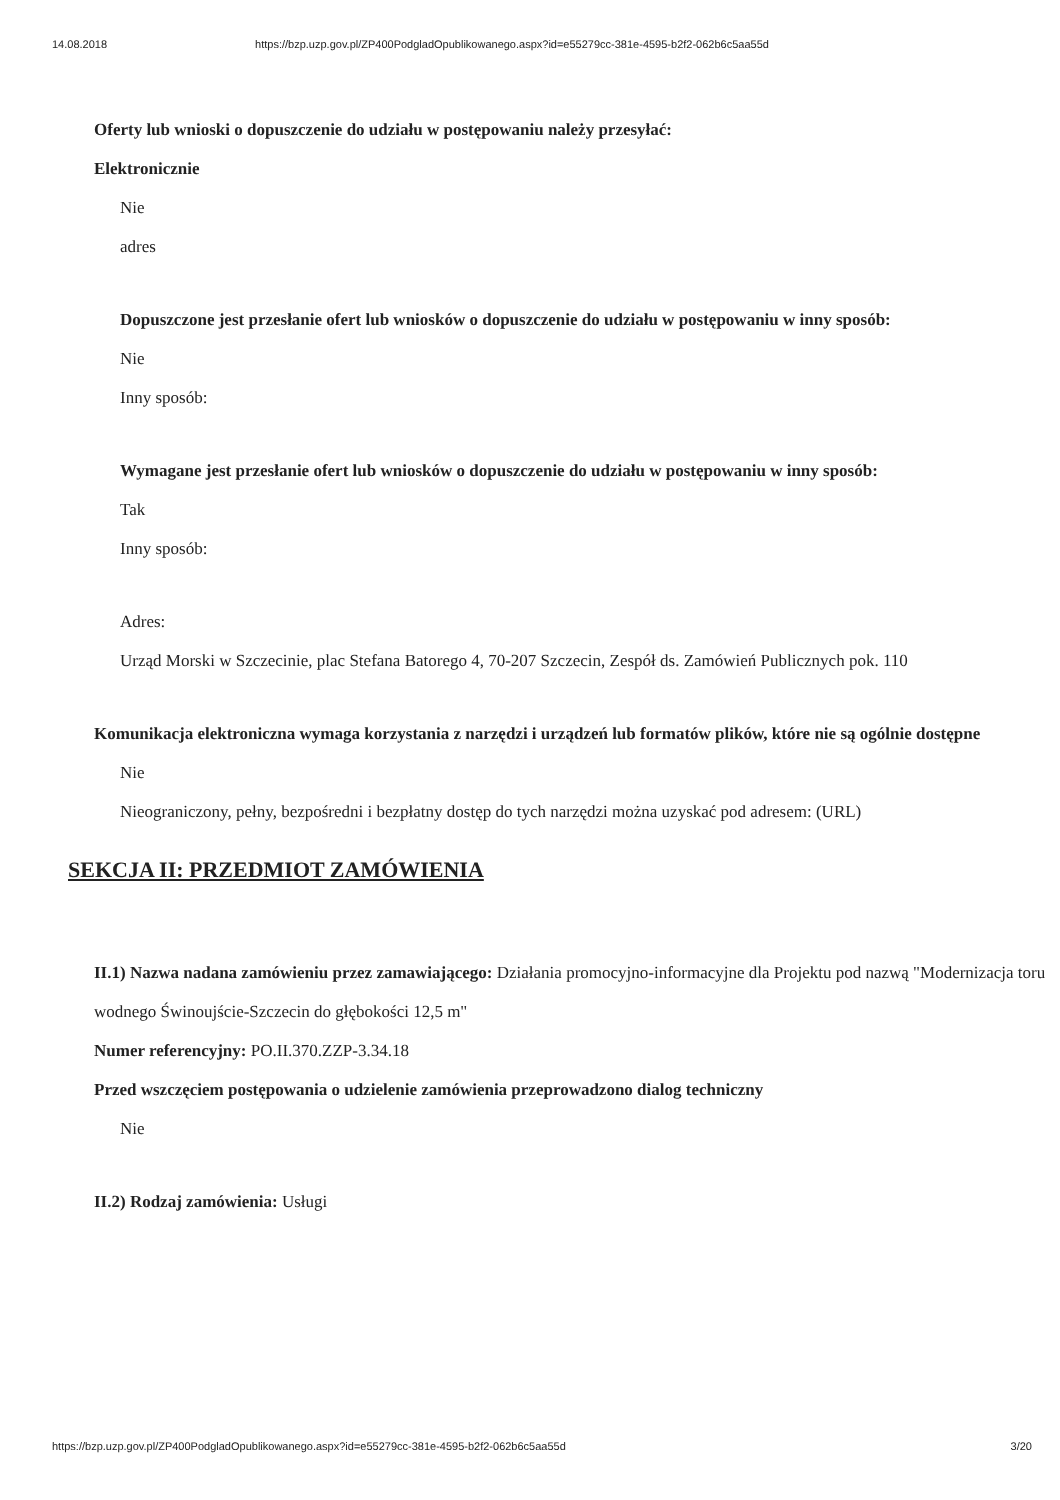14.08.2018 https://bzp.uzp.gov.pl/ZP400PodgladOpublikowanego.aspx?id=e55279cc-381e-4595-b2f2-062b6c5aa55d
Oferty lub wnioski o dopuszczenie do udziału w postępowaniu należy przesyłać:
Elektronicznie
Nie
adres
Dopuszczone jest przesłanie ofert lub wniosków o dopuszczenie do udziału w postępowaniu w inny sposób:
Nie
Inny sposób:
Wymagane jest przesłanie ofert lub wniosków o dopuszczenie do udziału w postępowaniu w inny sposób:
Tak
Inny sposób:
Adres:
Urząd Morski w Szczecinie, plac Stefana Batorego 4, 70-207 Szczecin, Zespół ds. Zamówień Publicznych pok. 110
Komunikacja elektroniczna wymaga korzystania z narzędzi i urządzeń lub formatów plików, które nie są ogólnie dostępne
Nie
Nieograniczony, pełny, bezpośredni i bezpłatny dostęp do tych narzędzi można uzyskać pod adresem: (URL)
SEKCJA II: PRZEDMIOT ZAMÓWIENIA
II.1) Nazwa nadana zamówieniu przez zamawiającego: Działania promocyjno-informacyjne dla Projektu pod nazwą "Modernizacja toru wodnego Świnoujście-Szczecin do głębokości 12,5 m"
Numer referencyjny: PO.II.370.ZZP-3.34.18
Przed wszczęciem postępowania o udzielenie zamówienia przeprowadzono dialog techniczny
Nie
II.2) Rodzaj zamówienia: Usługi
https://bzp.uzp.gov.pl/ZP400PodgladOpublikowanego.aspx?id=e55279cc-381e-4595-b2f2-062b6c5aa55d 3/20